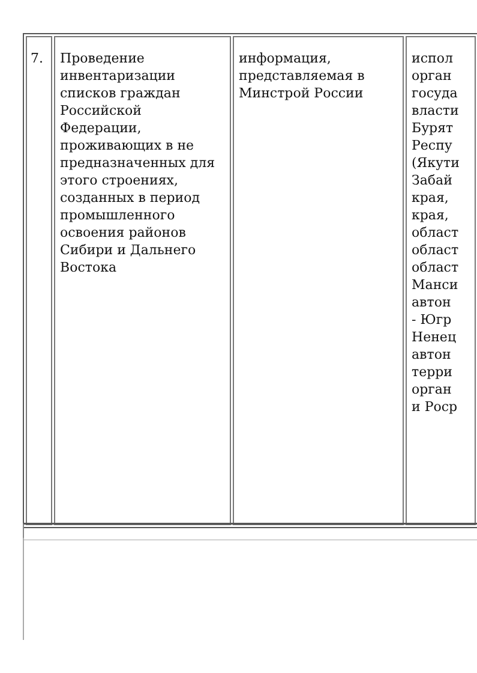| 7. | Проведение инвентаризации списков граждан Российской Федерации, проживающих в не предназначенных для этого строениях, созданных в период промышленного освоения районов Сибири и Дальнего Востока | информация, представляемая в Минстрой России | испол орган госуда власти Бурят Респу (Якути Забай края, края, област област област Манси автон - Югр Ненец автон терри орган и Роср |